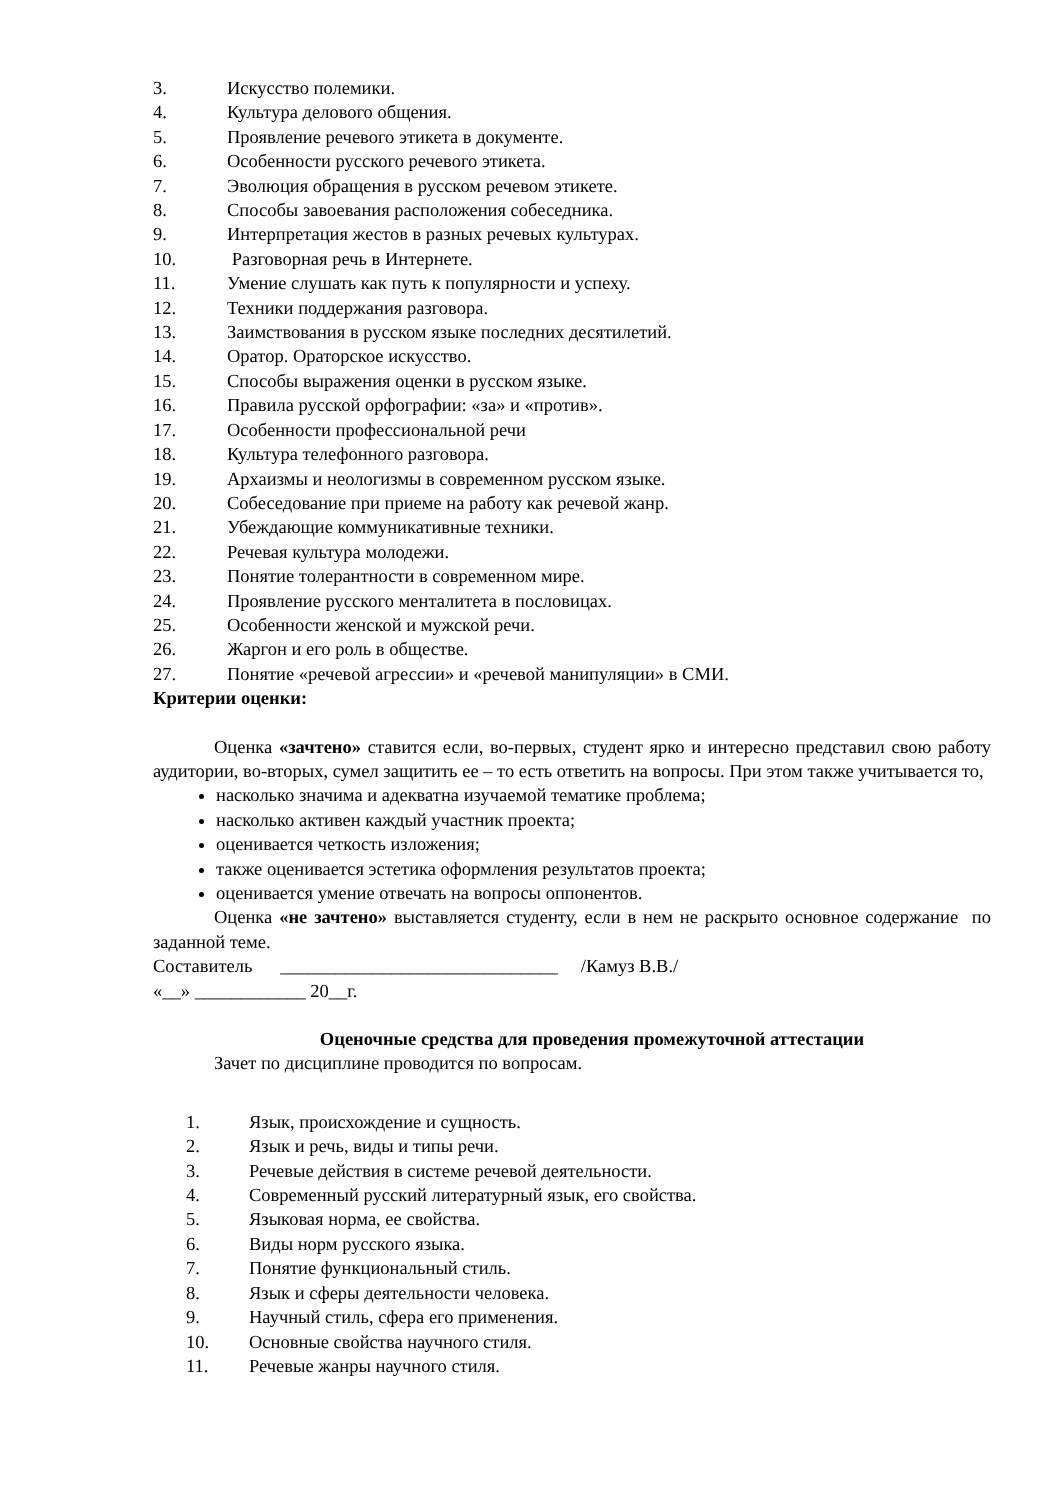3. Искусство полемики.
4. Культура делового общения.
5. Проявление речевого этикета в документе.
6. Особенности русского речевого этикета.
7. Эволюция обращения в русском речевом этикете.
8. Способы завоевания расположения собеседника.
9. Интерпретация жестов в разных речевых культурах.
10. Разговорная речь в Интернете.
11. Умение слушать как путь к популярности и успеху.
12. Техники поддержания разговора.
13. Заимствования в русском языке последних десятилетий.
14. Оратор. Ораторское искусство.
15. Способы выражения оценки в русском языке.
16. Правила русской орфографии: «за» и «против».
17. Особенности профессиональной речи
18. Культура телефонного разговора.
19. Архаизмы и неологизмы в современном русском языке.
20. Собеседование при приеме на работу как речевой жанр.
21. Убеждающие коммуникативные техники.
22. Речевая культура молодежи.
23. Понятие толерантности в современном мире.
24. Проявление русского менталитета в пословицах.
25. Особенности женской и мужской речи.
26. Жаргон и его роль в обществе.
27. Понятие «речевой агрессии» и «речевой манипуляции» в СМИ.
Критерии оценки:
Оценка «зачтено» ставится если, во-первых, студент ярко и интересно представил свою работу аудитории, во-вторых, сумел защитить ее – то есть ответить на вопросы. При этом также учитывается то,
насколько значима и адекватна изучаемой тематике проблема;
насколько активен каждый участник проекта;
оценивается четкость изложения;
также оценивается эстетика оформления результатов проекта;
оценивается умение отвечать на вопросы оппонентов.
Оценка «не зачтено» выставляется студенту, если в нем не раскрыто основное содержание по заданной теме.
Составитель ______________________________ /Камуз В.В./
«__» ____________ 20__г.
Оценочные средства для проведения промежуточной аттестации
Зачет по дисциплине проводится по вопросам.
1. Язык, происхождение и сущность.
2. Язык и речь, виды и типы речи.
3. Речевые действия в системе речевой деятельности.
4. Современный русский литературный язык, его свойства.
5. Языковая норма, ее свойства.
6. Виды норм русского языка.
7. Понятие функциональный стиль.
8. Язык и сферы деятельности человека.
9. Научный стиль, сфера его применения.
10. Основные свойства научного стиля.
11. Речевые жанры научного стиля.